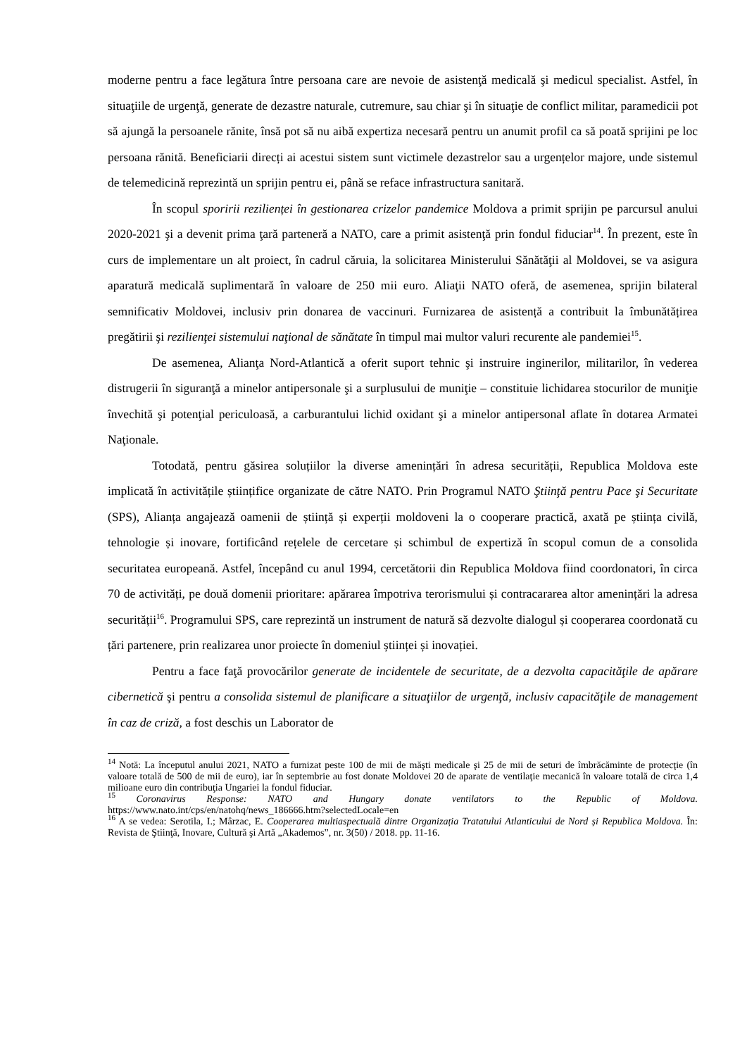moderne pentru a face legătura între persoana care are nevoie de asistenţă medicală şi medicul specialist. Astfel, în situaţiile de urgenţă, generate de dezastre naturale, cutremure, sau chiar şi în situaţie de conflict militar, paramedicii pot să ajungă la persoanele rănite, însă pot să nu aibă expertiza necesară pentru un anumit profil ca să poată sprijini pe loc persoana rănită. Beneficiarii direcți ai acestui sistem sunt victimele dezastrelor sau a urgențelor majore, unde sistemul de telemedicină reprezintă un sprijin pentru ei, până se reface infrastructura sanitară.
În scopul sporirii rezilienței în gestionarea crizelor pandemice Moldova a primit sprijin pe parcursul anului 2020-2021 şi a devenit prima ţară parteneră a NATO, care a primit asistenţă prin fondul fiduciar<sup>14</sup>. În prezent, este în curs de implementare un alt proiect, în cadrul căruia, la solicitarea Ministerului Sănătăţii al Moldovei, se va asigura aparatură medicală suplimentară în valoare de 250 mii euro. Aliaţii NATO oferă, de asemenea, sprijin bilateral semnificativ Moldovei, inclusiv prin donarea de vaccinuri. Furnizarea de asistență a contribuit la îmbunătățirea pregătirii şi rezilienţei sistemului naţional de sănătate în timpul mai multor valuri recurente ale pandemiei<sup>15</sup>.
De asemenea, Alianţa Nord-Atlantică a oferit suport tehnic şi instruire inginerilor, militarilor, în vederea distrugerii în siguranţă a minelor antipersonale şi a surplusului de muniţie – constituie lichidarea stocurilor de muniţie învechită şi potenţial periculoasă, a carburantului lichid oxidant şi a minelor antipersonal aflate în dotarea Armatei Naţionale.
Totodată, pentru găsirea soluțiilor la diverse amenințări în adresa securității, Republica Moldova este implicată în activitățile științifice organizate de către NATO. Prin Programul NATO Ştiinţă pentru Pace şi Securitate (SPS), Alianța angajează oamenii de știință și experții moldoveni la o cooperare practică, axată pe știința civilă, tehnologie și inovare, fortificând rețelele de cercetare și schimbul de expertiză în scopul comun de a consolida securitatea europeană. Astfel, începând cu anul 1994, cercetătorii din Republica Moldova fiind coordonatori, în circa 70 de activități, pe două domenii prioritare: apărarea împotriva terorismului și contracararea altor amenințări la adresa securității<sup>16</sup>. Programului SPS, care reprezintă un instrument de natură să dezvolte dialogul și cooperarea coordonată cu țări partenere, prin realizarea unor proiecte în domeniul științei și inovației.
Pentru a face faţă provocărilor generate de incidentele de securitate, de a dezvolta capacităţile de apărare cibernetică şi pentru a consolida sistemul de planificare a situaţiilor de urgenţă, inclusiv capacităţile de management în caz de criză, a fost deschis un Laborator de
<sup>14</sup> Notă: La începutul anului 2021, NATO a furnizat peste 100 de mii de măşti medicale şi 25 de mii de seturi de îmbrăcăminte de protecţie (în valoare totală de 500 de mii de euro), iar în septembrie au fost donate Moldovei 20 de aparate de ventilaţie mecanică în valoare totală de circa 1,4 milioane euro din contribuţia Ungariei la fondul fiduciar.
<sup>15</sup> Coronavirus Response: NATO and Hungary donate ventilators to the Republic of Moldova. https://www.nato.int/cps/en/natohq/news_186666.htm?selectedLocale=en
<sup>16</sup> A se vedea: Serotila, I.; Mârzac, E. Cooperarea multiaspectuală dintre Organizația Tratatului Atlanticului de Nord și Republica Moldova. În: Revista de Ştiinţă, Inovare, Cultură şi Artă „Akademos”, nr. 3(50) / 2018. pp. 11-16.